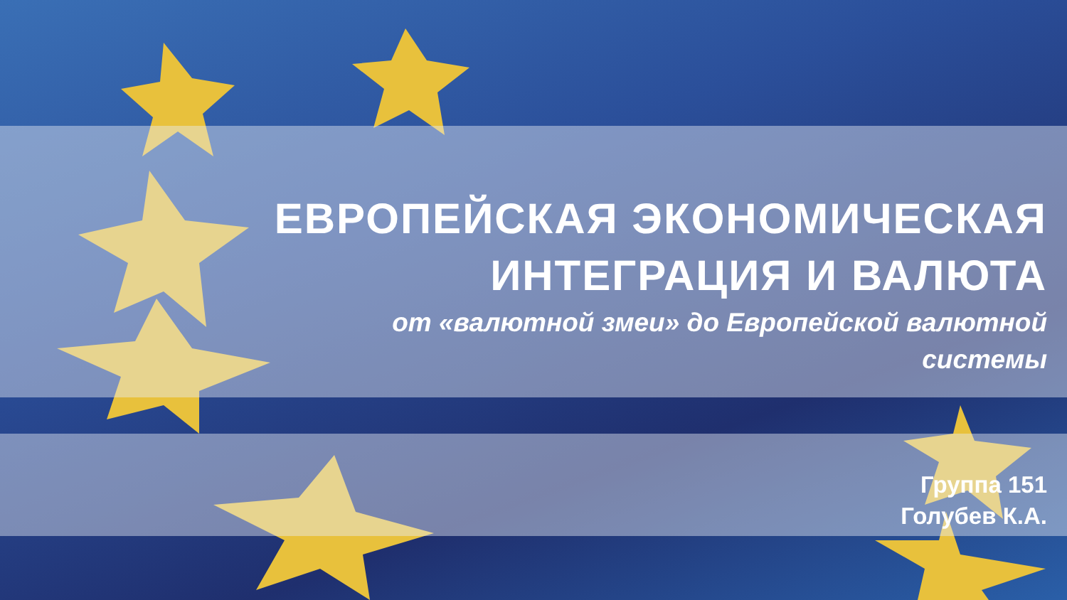ЕВРОПЕЙСКАЯ ЭКОНОМИЧЕСКАЯ
ИНТЕГРАЦИЯ И ВАЛЮТА
от «валютной змеи» до Европейской валютной
системы
Группа 151
Голубев К.А.